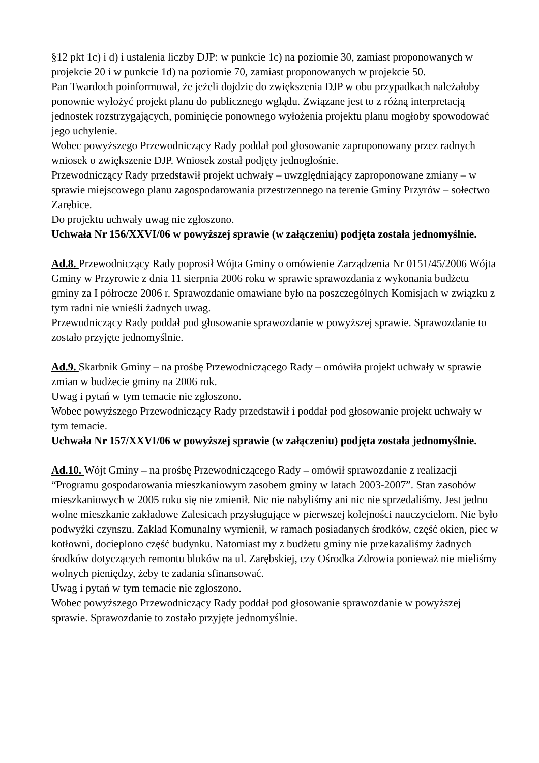§12 pkt 1c) i d) i ustalenia liczby DJP: w punkcie 1c) na poziomie 30, zamiast proponowanych w projekcie 20 i w punkcie 1d) na poziomie 70, zamiast proponowanych w projekcie 50.
Pan Twardoch poinformował, że jeżeli dojdzie do zwiększenia DJP w obu przypadkach należałoby ponownie wyłożyć projekt planu do publicznego wglądu. Związane jest to z różną interpretacją jednostek rozstrzygających, pominięcie ponownego wyłożenia projektu planu mogłoby spowodować jego uchylenie.
Wobec powyższego Przewodniczący Rady poddał pod głosowanie zaproponowany przez radnych wniosek o zwiększenie DJP. Wniosek został podjęty jednogłośnie.
Przewodniczący Rady przedstawił projekt uchwały – uwzględniający zaproponowane zmiany – w sprawie miejscowego planu zagospodarowania przestrzennego na terenie Gminy Przyrów – sołectwo Zarębice.
Do projektu uchwały uwag nie zgłoszono.
Uchwała Nr 156/XXVI/06 w powyższej sprawie (w załączeniu) podjęta została jednomyślnie.
Ad.8. Przewodniczący Rady poprosił Wójta Gminy o omówienie Zarządzenia Nr 0151/45/2006 Wójta Gminy w Przyrowie z dnia 11 sierpnia 2006 roku w sprawie sprawozdania z wykonania budżetu gminy za I półrocze 2006 r. Sprawozdanie omawiane było na poszczególnych Komisjach w związku z tym radni nie wnieśli żadnych uwag.
Przewodniczący Rady poddał pod głosowanie sprawozdanie w powyższej sprawie. Sprawozdanie to zostało przyjęte jednomyślnie.
Ad.9. Skarbnik Gminy – na prośbę Przewodniczącego Rady – omówiła projekt uchwały w sprawie zmian w budżecie gminy na 2006 rok.
Uwag i pytań w tym temacie nie zgłoszono.
Wobec powyższego Przewodniczący Rady przedstawił i poddał pod głosowanie projekt uchwały w tym temacie.
Uchwała Nr 157/XXVI/06 w powyższej sprawie (w załączeniu) podjęta została jednomyślnie.
Ad.10. Wójt Gminy – na prośbę Przewodniczącego Rady – omówił sprawozdanie z realizacji “Programu gospodarowania mieszkaniowym zasobem gminy w latach 2003-2007”. Stan zasobów mieszkaniowych w 2005 roku się nie zmienił. Nic nie nabyliśmy ani nic nie sprzedaliśmy. Jest jedno wolne mieszkanie zakładowe Zalesicach przysługujące w pierwszej kolejności nauczycielom. Nie było podwyżki czynszu. Zakład Komunalny wymienił, w ramach posiadanych środków, część okien, piec w kotłowni, docieplono część budynku. Natomiast my z budżetu gminy nie przekazaliśmy żadnych środków dotyczących remontu bloków na ul. Zarębskiej, czy Ośrodka Zdrowia ponieważ nie mieliśmy wolnych pieniędzy, żeby te zadania sfinansować.
Uwag i pytań w tym temacie nie zgłoszono.
Wobec powyższego Przewodniczący Rady poddał pod głosowanie sprawozdanie w powyższej sprawie. Sprawozdanie to zostało przyjęte jednomyślnie.